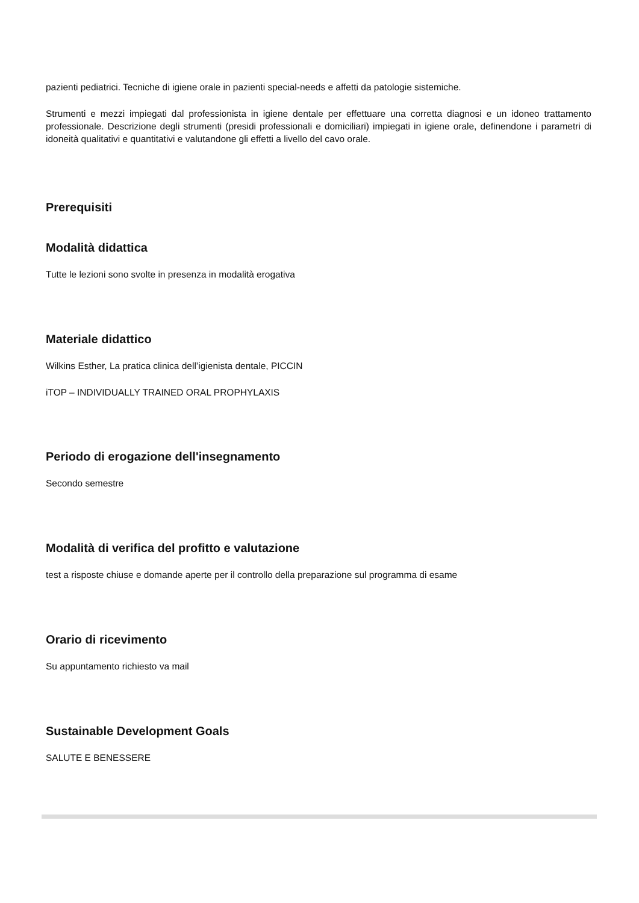pazienti pediatrici. Tecniche di igiene orale in pazienti special-needs e affetti da patologie sistemiche.
Strumenti e mezzi impiegati dal professionista in igiene dentale per effettuare una corretta diagnosi e un idoneo trattamento professionale. Descrizione degli strumenti (presidi professionali e domiciliari) impiegati in igiene orale, definendone i parametri di idoneità qualitativi e quantitativi e valutandone gli effetti a livello del cavo orale.
Prerequisiti
Modalità didattica
Tutte le lezioni sono svolte in presenza in modalità erogativa
Materiale didattico
Wilkins Esther, La pratica clinica dell’igienista dentale, PICCIN
iTOP – INDIVIDUALLY TRAINED ORAL PROPHYLAXIS
Periodo di erogazione dell'insegnamento
Secondo semestre
Modalità di verifica del profitto e valutazione
test a risposte chiuse e domande aperte per il controllo della preparazione sul programma di esame
Orario di ricevimento
Su appuntamento richiesto va mail
Sustainable Development Goals
SALUTE E BENESSERE